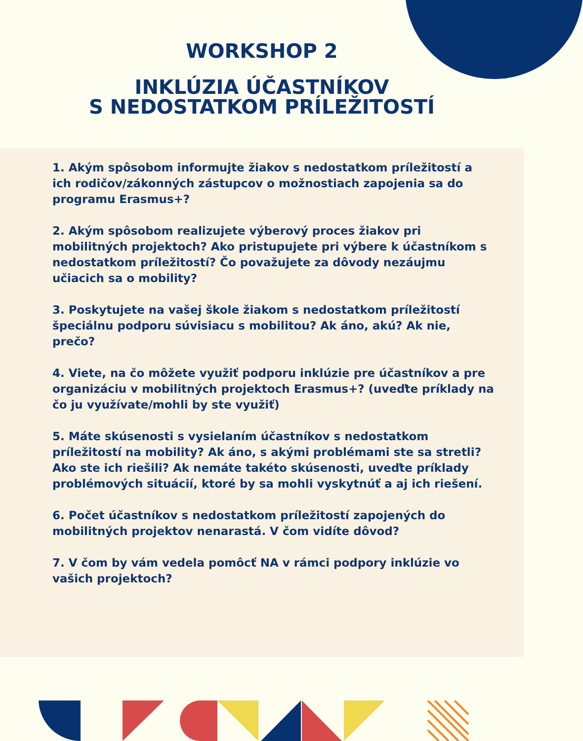WORKSHOP 2
INKLÚZIA ÚČASTNÍKOV
S NEDOSTATKOM PRÍLEŽITOSTÍ
1. Akým spôsobom informujte žiakov s nedostatkom príležitostí a ich rodičov/zákonných zástupcov o možnostiach zapojenia sa do programu Erasmus+?
2. Akým spôsobom realizujete výberový proces žiakov pri mobilitných projektoch? Ako pristupujete pri výbere k účastníkom s nedostatkom príležitostí? Čo považujete za dôvody nezáujmu učiacich sa o mobility?
3. Poskytujete na vašej škole žiakom s nedostatkom príležitostí špeciálnu podporu súvisiacu s mobilitou? Ak áno, akú? Ak nie, prečo?
4. Viete, na čo môžete využiť podporu inklúzie pre účastníkov a pre organizáciu v mobilitných projektoch Erasmus+? (uveďte príklady na čo ju využívate/mohli by ste využiť)
5. Máte skúsenosti s vysielaním účastníkov s nedostatkom príležitostí na mobility? Ak áno, s akými problémami ste sa stretli? Ako ste ich riešili? Ak nemáte takéto skúsenosti, uveďte príklady problémových situácií, ktoré by sa mohli vyskytnúť a aj ich riešení.
6. Počet účastníkov s nedostatkom príležitostí zapojených do mobilitných projektov nenarastá. V čom vidíte dôvod?
7. V čom by vám vedela pomôcť NA v rámci podpory inklúzie vo vašich projektoch?